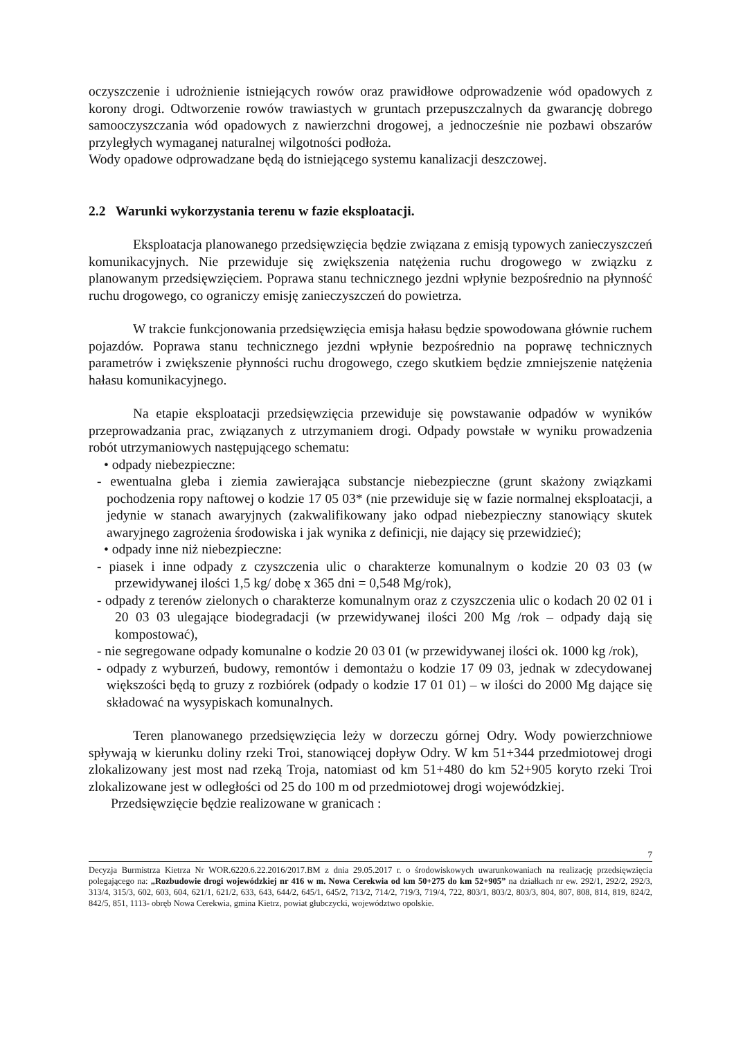oczyszczenie i udrożnienie istniejących rowów oraz prawidłowe odprowadzenie wód opadowych z korony drogi. Odtworzenie rowów trawiastych w gruntach przepuszczalnych da gwarancję dobrego samooczyszczania wód opadowych z nawierzchni drogowej, a jednocześnie nie pozbawi obszarów przyległych wymaganej naturalnej wilgotności podłoża.
Wody opadowe odprowadzane będą do istniejącego systemu kanalizacji deszczowej.
2.2 Warunki wykorzystania terenu w fazie eksploatacji.
Eksploatacja planowanego przedsięwzięcia będzie związana z emisją typowych zanieczyszczeń komunikacyjnych. Nie przewiduje się zwiększenia natężenia ruchu drogowego w związku z planowanym przedsięwzięciem. Poprawa stanu technicznego jezdni wpłynie bezpośrednio na płynność ruchu drogowego, co ograniczy emisję zanieczyszczeń do powietrza.
W trakcie funkcjonowania przedsięwzięcia emisja hałasu będzie spowodowana głównie ruchem pojazdów. Poprawa stanu technicznego jezdni wpłynie bezpośrednio na poprawę technicznych parametrów i zwiększenie płynności ruchu drogowego, czego skutkiem będzie zmniejszenie natężenia hałasu komunikacyjnego.
Na etapie eksploatacji przedsięwzięcia przewiduje się powstawanie odpadów w wyników przeprowadzania prac, związanych z utrzymaniem drogi. Odpady powstałe w wyniku prowadzenia robót utrzymaniowych następującego schematu:
• odpady niebezpieczne:
- ewentualna gleba i ziemia zawierająca substancje niebezpieczne (grunt skażony związkami pochodzenia ropy naftowej o kodzie 17 05 03* (nie przewiduje się w fazie normalnej eksploatacji, a jedynie w stanach awaryjnych (zakwalifikowany jako odpad niebezpieczny stanowiący skutek awaryjnego zagrożenia środowiska i jak wynika z definicji, nie dający się przewidzieć);
• odpady inne niż niebezpieczne:
- piasek i inne odpady z czyszczenia ulic o charakterze komunalnym o kodzie 20 03 03 (w przewidywanej ilości 1,5 kg/ dobę x 365 dni = 0,548 Mg/rok),
- odpady z terenów zielonych o charakterze komunalnym oraz z czyszczenia ulic o kodach 20 02 01 i 20 03 03 ulegające biodegradacji (w przewidywanej ilości 200 Mg /rok – odpady dają się kompostować),
- nie segregowane odpady komunalne o kodzie 20 03 01 (w przewidywanej ilości ok. 1000 kg /rok),
- odpady z wyburzeń, budowy, remontów i demontażu o kodzie 17 09 03, jednak w zdecydowanej większości będą to gruzy z rozbiórek (odpady o kodzie 17 01 01) – w ilości do 2000 Mg dające się składować na wysypiskach komunalnych.
Teren planowanego przedsięwzięcia leży w dorzeczu górnej Odry. Wody powierzchniowe spływają w kierunku doliny rzeki Troi, stanowiącej dopływ Odry. W km 51+344 przedmiotowej drogi zlokalizowany jest most nad rzeką Troja, natomiast od km 51+480 do km 52+905 koryto rzeki Troi zlokalizowane jest w odległości od 25 do 100 m od przedmiotowej drogi wojewódzkiej.
Przedsięwzięcie będzie realizowane w granicach :
7
Decyzja Burmistrza Kietrza Nr WOR.6220.6.22.2016/2017.BM z dnia 29.05.2017 r. o środowiskowych uwarunkowaniach na realizację przedsięwzięcia polegającego na: „Rozbudowie drogi wojewódzkiej nr 416 w m. Nowa Cerekwia od km 50+275 do km 52+905” na działkach nr ew. 292/1, 292/2, 292/3, 313/4, 315/3, 602, 603, 604, 621/1, 621/2, 633, 643, 644/2, 645/1, 645/2, 713/2, 714/2, 719/3, 719/4, 722, 803/1, 803/2, 803/3, 804, 807, 808, 814, 819, 824/2, 842/5, 851, 1113- obręb Nowa Cerekwia, gmina Kietrz, powiat głubczycki, województwo opolskie.